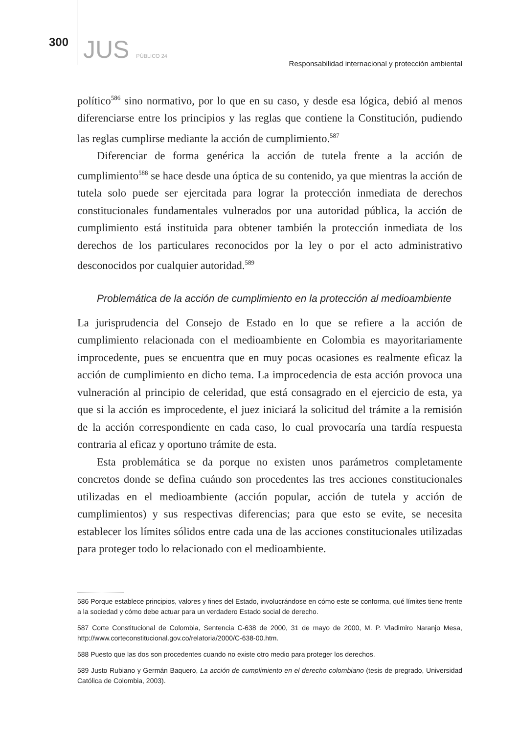300 JUS PÚBLICO 24 Responsabilidad internacional y protección ambiental
político<sup>586</sup> sino normativo, por lo que en su caso, y desde esa lógica, debió al menos diferenciarse entre los principios y las reglas que contiene la Constitución, pudiendo las reglas cumplirse mediante la acción de cumplimiento.<sup>587</sup>
Diferenciar de forma genérica la acción de tutela frente a la acción de cumplimiento<sup>588</sup> se hace desde una óptica de su contenido, ya que mientras la acción de tutela solo puede ser ejercitada para lograr la protección inmediata de derechos constitucionales fundamentales vulnerados por una autoridad pública, la acción de cumplimiento está instituida para obtener también la protección inmediata de los derechos de los particulares reconocidos por la ley o por el acto administrativo desconocidos por cualquier autoridad.<sup>589</sup>
Problemática de la acción de cumplimiento en la protección al medioambiente
La jurisprudencia del Consejo de Estado en lo que se refiere a la acción de cumplimiento relacionada con el medioambiente en Colombia es mayoritariamente improcedente, pues se encuentra que en muy pocas ocasiones es realmente eficaz la acción de cumplimiento en dicho tema. La improcedencia de esta acción provoca una vulneración al principio de celeridad, que está consagrado en el ejercicio de esta, ya que si la acción es improcedente, el juez iniciará la solicitud del trámite a la remisión de la acción correspondiente en cada caso, lo cual provocaría una tardía respuesta contraria al eficaz y oportuno trámite de esta.
Esta problemática se da porque no existen unos parámetros completamente concretos donde se defina cuándo son procedentes las tres acciones constitucionales utilizadas en el medioambiente (acción popular, acción de tutela y acción de cumplimientos) y sus respectivas diferencias; para que esto se evite, se necesita establecer los límites sólidos entre cada una de las acciones constitucionales utilizadas para proteger todo lo relacionado con el medioambiente.
586 Porque establece principios, valores y fines del Estado, involucrándose en cómo este se conforma, qué límites tiene frente a la sociedad y cómo debe actuar para un verdadero Estado social de derecho.
587 Corte Constitucional de Colombia, Sentencia C-638 de 2000, 31 de mayo de 2000, M. P. Vladimiro Naranjo Mesa, http://www.corteconstitucional.gov.co/relatoria/2000/C-638-00.htm.
588 Puesto que las dos son procedentes cuando no existe otro medio para proteger los derechos.
589 Justo Rubiano y Germán Baquero, La acción de cumplimiento en el derecho colombiano (tesis de pregrado, Universidad Católica de Colombia, 2003).